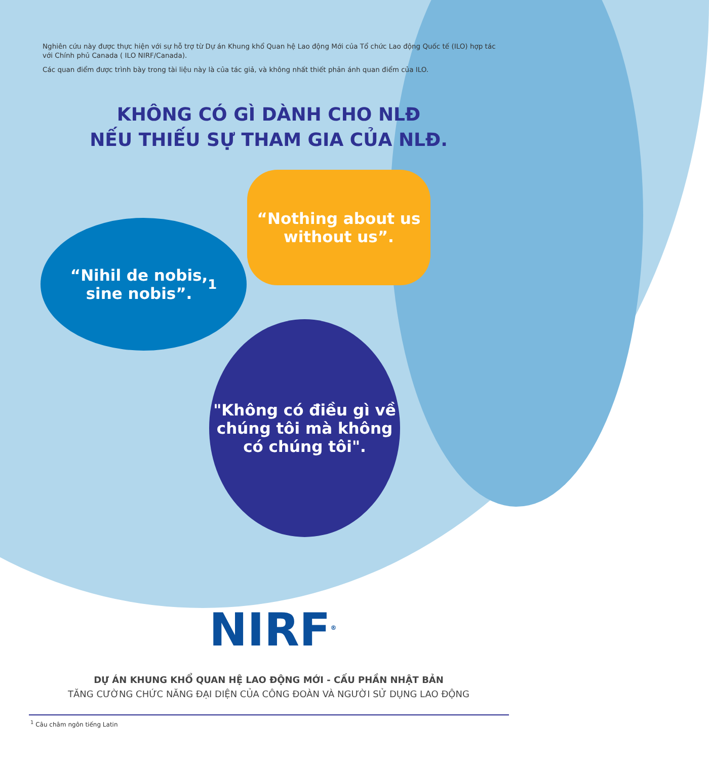Nghiên cứu này được thực hiện với sự hỗ trợ từ Dự án Khung khổ Quan hệ Lao động Mới của Tổ chức Lao động Quốc tế (ILO) hợp tác với Chính phủ Canada ( ILO NIRF/Canada).
Các quan điểm được trình bày trong tài liệu này là của tác giả, và không nhất thiết phản ánh quan điểm của ILO.
KHÔNG CÓ GÌ DÀNH CHO NLĐ
NẾU THIẾU SỰ THAM GIA CỦA NLĐ.
“Nothing about us
without us”.
“Nihil de nobis,
sine nobis”.<sup>1</sup>
"Không có điều gì về
chúng tôi mà không
có chúng tôi".
NIRF<sup>®</sup>
DỰ ÁN KHUNG KHỔ QUAN HỆ LAO ĐỘNG MỚI - CẤU PHẦN NHẬT BẢN
TĂNG CƯỜNG CHỨC NĂNG ĐẠI DIỆN CỦA CÔNG ĐOÀN VÀ NGƯỜI SỬ DỤNG LAO ĐỘNG
<sup>1</sup> Câu châm ngôn tiếng Latin